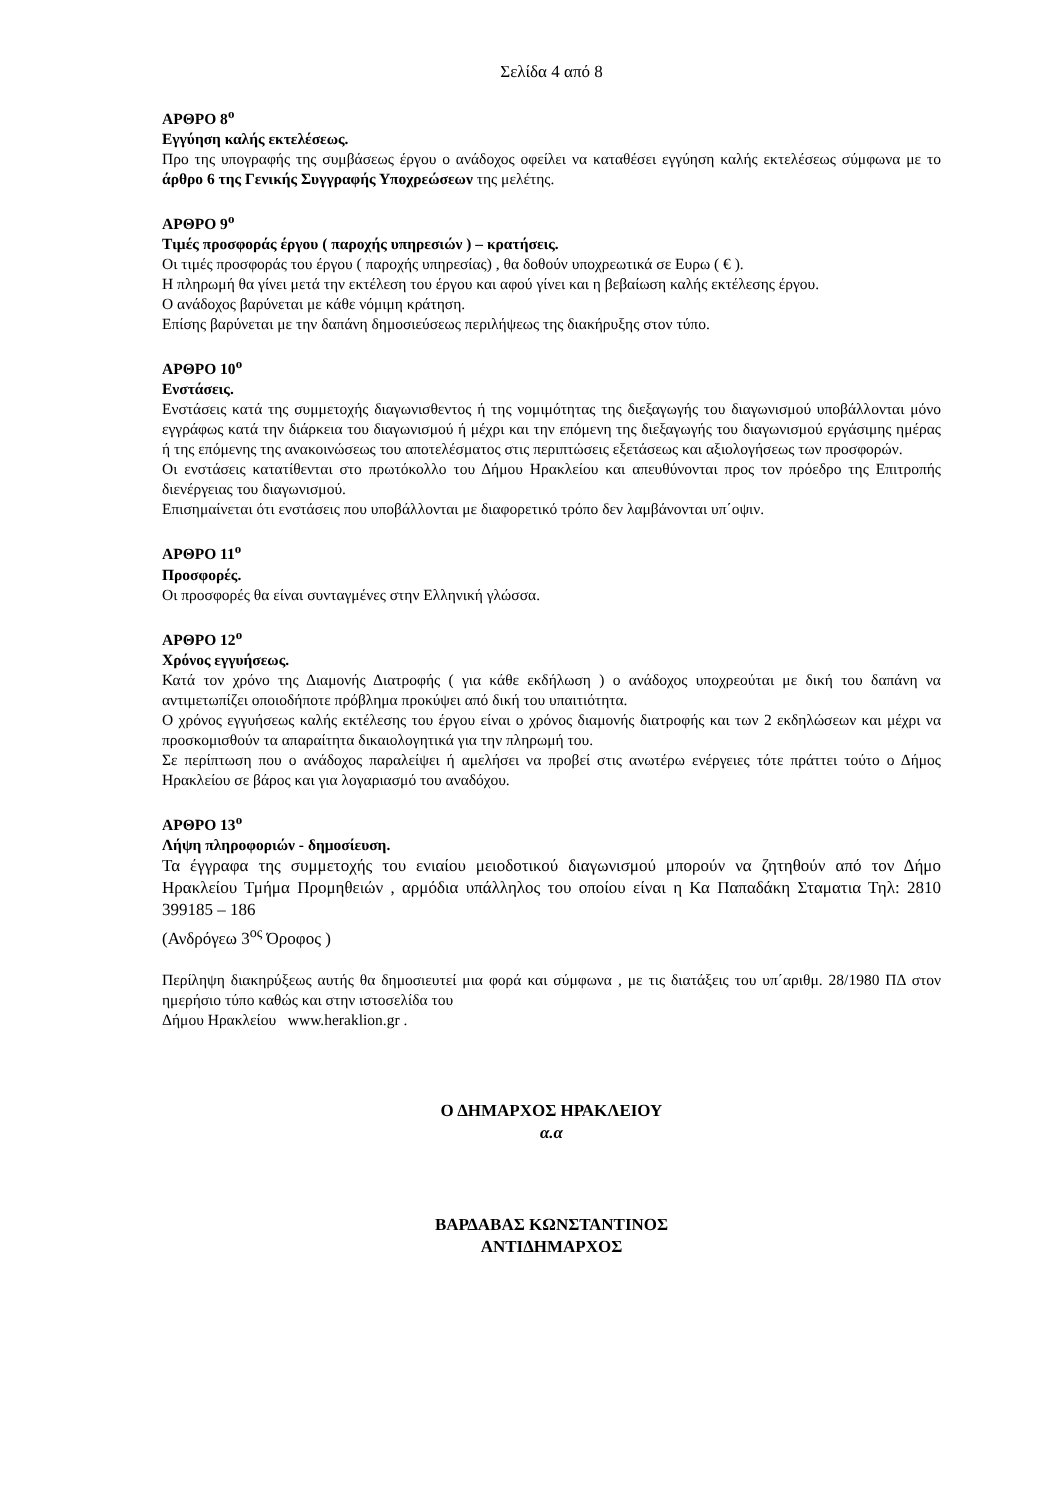Σελίδα 4 από 8
ΑΡΘΡΟ 8<sup>ο</sup>
Εγγύηση καλής εκτελέσεως.
Προ της υπογραφής της συμβάσεως έργου ο ανάδοχος οφείλει να καταθέσει εγγύηση καλής εκτελέσεως σύμφωνα με το άρθρο 6 της Γενικής Συγγραφής Υποχρεώσεων της μελέτης.
ΑΡΘΡΟ 9<sup>ο</sup>
Τιμές προσφοράς έργου ( παροχής υπηρεσιών ) – κρατήσεις.
Οι τιμές προσφοράς του έργου ( παροχής υπηρεσίας) , θα δοθούν υποχρεωτικά σε Ευρω ( € ).
Η πληρωμή θα γίνει μετά την εκτέλεση του έργου και αφού γίνει και η βεβαίωση καλής εκτέλεσης έργου.
Ο ανάδοχος βαρύνεται με κάθε νόμιμη κράτηση.
Επίσης βαρύνεται με την δαπάνη δημοσιεύσεως περιλήψεως της διακήρυξης στον τύπο.
ΑΡΘΡΟ 10<sup>ο</sup>
Ενστάσεις.
Ενστάσεις κατά της συμμετοχής διαγωνισθεντος ή της νομιμότητας της διεξαγωγής του διαγωνισμού υποβάλλονται μόνο εγγράφως κατά την διάρκεια του διαγωνισμού ή μέχρι και την επόμενη της διεξαγωγής του διαγωνισμού εργάσιμης ημέρας ή της επόμενης της ανακοινώσεως του αποτελέσματος στις περιπτώσεις εξετάσεως και αξιολογήσεως των προσφορών.
Οι ενστάσεις κατατίθενται στο πρωτόκολλο του Δήμου Ηρακλείου και απευθύνονται προς τον πρόεδρο της Επιτροπής διενέργειας του διαγωνισμού.
Επισημαίνεται ότι ενστάσεις που υποβάλλονται με διαφορετικό τρόπο δεν λαμβάνονται υπ΄οψιν.
ΑΡΘΡΟ 11<sup>ο</sup>
Προσφορές.
Οι προσφορές θα είναι συνταγμένες στην Ελληνική γλώσσα.
ΑΡΘΡΟ 12<sup>ο</sup>
Χρόνος εγγυήσεως.
Κατά τον χρόνο της Διαμονής Διατροφής ( για κάθε εκδήλωση ) ο ανάδοχος υποχρεούται με δική του δαπάνη να αντιμετωπίζει οποιοδήποτε πρόβλημα προκύψει από δική του υπαιτιότητα.
Ο χρόνος εγγυήσεως καλής εκτέλεσης του έργου είναι ο χρόνος διαμονής διατροφής και των 2 εκδηλώσεων και μέχρι να προσκομισθούν τα απαραίτητα δικαιολογητικά για την πληρωμή του.
Σε περίπτωση που ο ανάδοχος παραλείψει ή αμελήσει να προβεί στις ανωτέρω ενέργειες τότε πράττει τούτο ο Δήμος Ηρακλείου σε βάρος και για λογαριασμό του αναδόχου.
ΑΡΘΡΟ 13<sup>ο</sup>
Λήψη πληροφοριών - δημοσίευση.
Τα έγγραφα της συμμετοχής του ενιαίου μειοδοτικού διαγωνισμού μπορούν να ζητηθούν από τον Δήμο Ηρακλείου Τμήμα Προμηθειών , αρμόδια υπάλληλος του οποίου είναι η Κα Παπαδάκη Σταματια Τηλ: 2810 399185 – 186
(Ανδρόγεω 3<sup>ος</sup> Όροφος )
Περίληψη διακηρύξεως αυτής θα δημοσιευτεί μια φορά και σύμφωνα , με τις διατάξεις του υπ΄αριθμ. 28/1980 ΠΔ στον ημερήσιο τύπο καθώς και στην ιστοσελίδα του
Δήμου Ηρακλείου www.heraklion.gr .
Ο ΔΗΜΑΡΧΟΣ ΗΡΑΚΛΕΙΟΥ
α.α
ΒΑΡΔΑΒΑΣ ΚΩΝΣΤΑΝΤΙΝΟΣ
ΑΝΤΙΔΗΜΑΡΧΟΣ